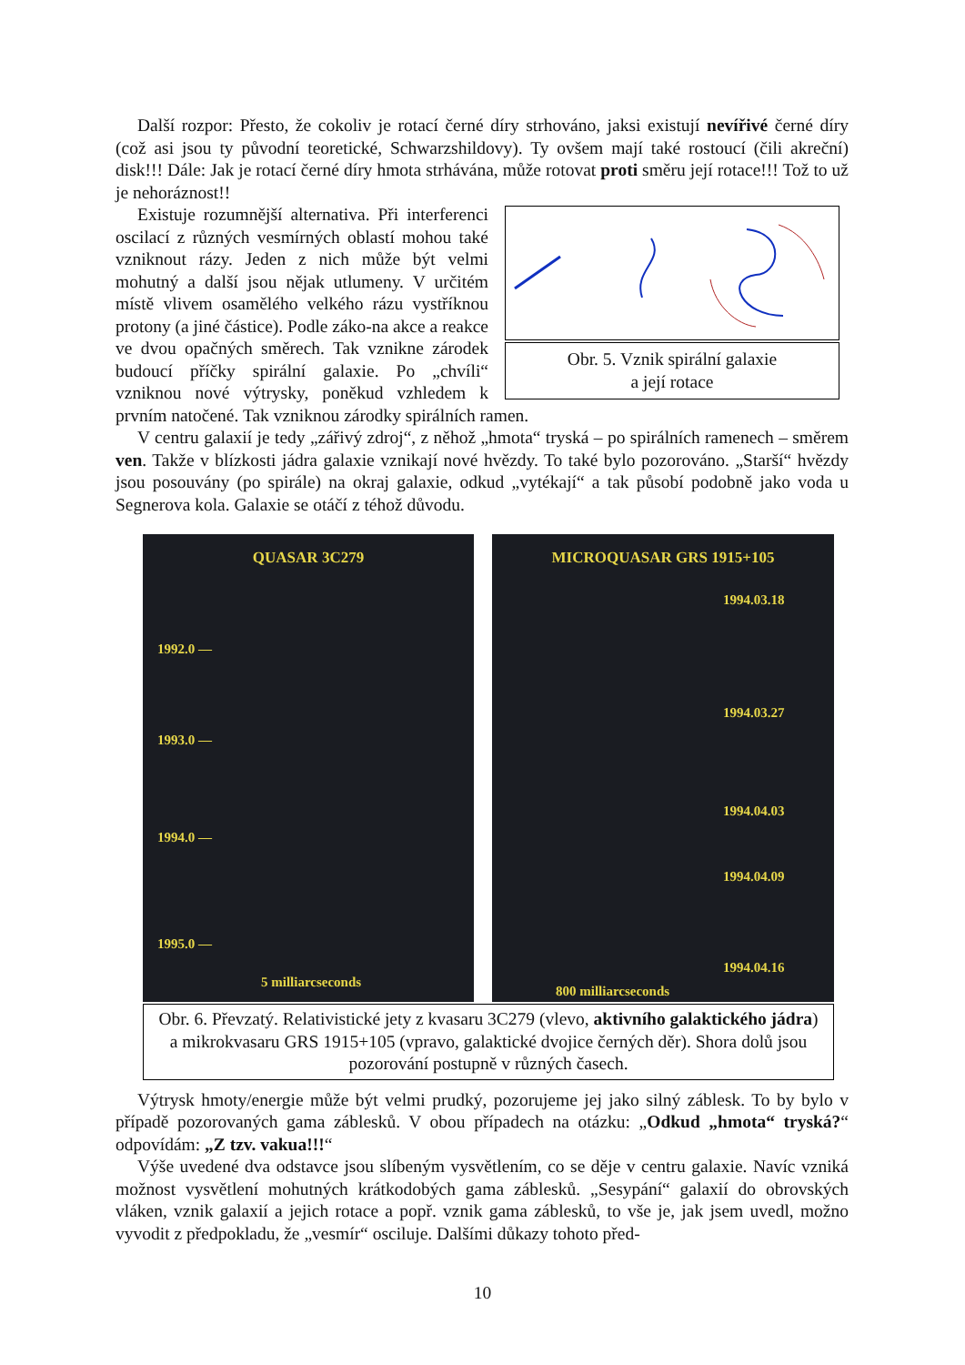Další rozpor: Přesto, že cokoliv je rotací černé díry strhováno, jaksi existují nevířivé černé díry (což asi jsou ty původní teoretické, Schwarzshildovy). Ty ovšem mají také rostoucí (čili akreční) disk!!! Dále: Jak je rotací černé díry hmota strhávána, může rotovat proti směru její rotace!!! Tož to už je nehoráznost!!
Obr. 5. Vznik spirální galaxie
a její rotace
Existuje rozumnější alternativa. Při interferenci oscilací z různých vesmírných oblastí mohou také vzniknout rázy. Jeden z nich může být velmi mohutný a další jsou nějak utlumeny. V určitém místě vlivem osamělého velkého rázu vystříknou protony (a jiné částice). Podle záko-na akce a reakce ve dvou opačných směrech. Tak vznikne zárodek budoucí příčky spirální galaxie. Po „chvíli“ vzniknou nové výtrysky, poněkud vzhledem k prvním natočené. Tak vzniknou zárodky spirálních ramen.
V centru galaxií je tedy „zářivý zdroj“, z něhož „hmota“ tryská – po spirálních ramenech – směrem ven. Takže v blízkosti jádra galaxie vznikají nové hvězdy. To také bylo pozorováno. „Starší“ hvězdy jsou posouvány (po spirále) na okraj galaxie, odkud „vytékají“ a tak působí podobně jako voda u Segnerova kola. Galaxie se otáčí z téhož důvodu.
QUASAR 3C279
1992.0 —
1993.0 —
1994.0 —
1995.0 —
5 milliarcseconds
MICROQUASAR GRS 1915+105
1994.03.18
1994.03.27
1994.04.03
1994.04.09
1994.04.16
800 milliarcseconds
Obr. 6. Převzatý. Relativistické jety z kvasaru 3C279 (vlevo, aktivního galaktického jádra) a mikrokvasaru GRS 1915+105 (vpravo, galaktické dvojice černých děr). Shora dolů jsou pozorování postupně v různých časech.
Výtrysk hmoty/energie může být velmi prudký, pozorujeme jej jako silný záblesk. To by bylo v případě pozorovaných gama záblesků. V obou případech na otázku: „Odkud „hmota“ tryská?“ odpovídám: „Z tzv. vakua!!!“
Výše uvedené dva odstavce jsou slíbeným vysvětlením, co se děje v centru galaxie. Navíc vzniká možnost vysvětlení mohutných krátkodobých gama záblesků. „Sesypání“ galaxií do obrovských vláken, vznik galaxií a jejich rotace a popř. vznik gama záblesků, to vše je, jak jsem uvedl, možno vyvodit z předpokladu, že „vesmír“ osciluje. Dalšími důkazy tohoto před-
10